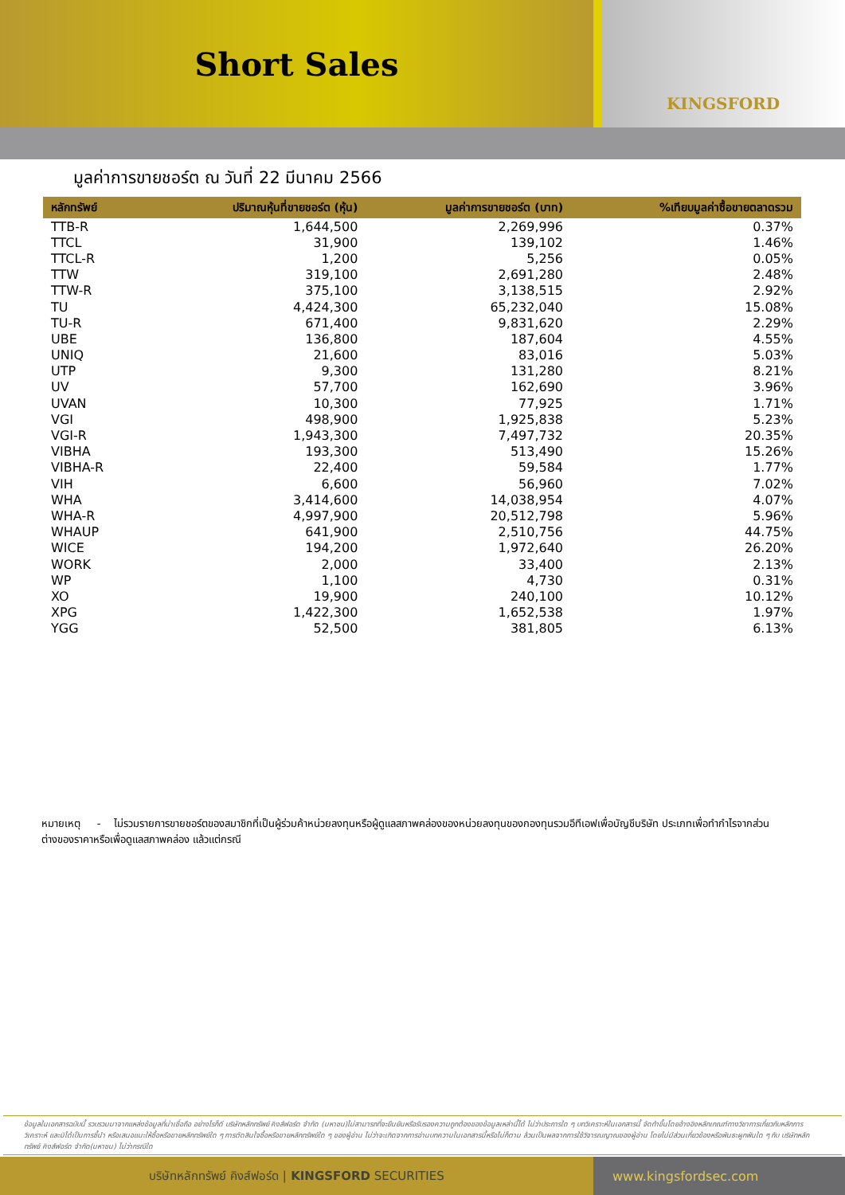Short Sales
KINGSFORD
มูลค่าการขายชอร์ต ณ วันที่ 22 มีนาคม 2566
| หลักทรัพย์ | ปริมาณหุ้นที่ขายชอร์ต (หุ้น) | มูลค่าการขายชอร์ต (บาท) | %เทียบมูลค่าซื้อขายตลาดรวม |
| --- | --- | --- | --- |
| TTB-R | 1,644,500 | 2,269,996 | 0.37% |
| TTCL | 31,900 | 139,102 | 1.46% |
| TTCL-R | 1,200 | 5,256 | 0.05% |
| TTW | 319,100 | 2,691,280 | 2.48% |
| TTW-R | 375,100 | 3,138,515 | 2.92% |
| TU | 4,424,300 | 65,232,040 | 15.08% |
| TU-R | 671,400 | 9,831,620 | 2.29% |
| UBE | 136,800 | 187,604 | 4.55% |
| UNIQ | 21,600 | 83,016 | 5.03% |
| UTP | 9,300 | 131,280 | 8.21% |
| UV | 57,700 | 162,690 | 3.96% |
| UVAN | 10,300 | 77,925 | 1.71% |
| VGI | 498,900 | 1,925,838 | 5.23% |
| VGI-R | 1,943,300 | 7,497,732 | 20.35% |
| VIBHA | 193,300 | 513,490 | 15.26% |
| VIBHA-R | 22,400 | 59,584 | 1.77% |
| VIH | 6,600 | 56,960 | 7.02% |
| WHA | 3,414,600 | 14,038,954 | 4.07% |
| WHA-R | 4,997,900 | 20,512,798 | 5.96% |
| WHAUP | 641,900 | 2,510,756 | 44.75% |
| WICE | 194,200 | 1,972,640 | 26.20% |
| WORK | 2,000 | 33,400 | 2.13% |
| WP | 1,100 | 4,730 | 0.31% |
| XO | 19,900 | 240,100 | 10.12% |
| XPG | 1,422,300 | 1,652,538 | 1.97% |
| YGG | 52,500 | 381,805 | 6.13% |
หมายเหตุ - ไม่รวมรายการขายชอร์ตของสมาชิกที่เป็นผู้ร่วมค้าหน่วยลงทุนหรือผู้ดูแลสภาพคล่องของหน่วยลงทุนของกองทุนรวมอีทีเอฟเพื่อบัญชีบริษัท ประเภทเพื่อทำกำไรจากส่วนต่างของราคาหรือเพื่อดูแลสภาพคล่อง แล้วแต่กรณี
ข้อมูลในเอกสารฉบับนี้ รวบรวมมาจากแหล่งข้อมูลที่น่าเชื่อถือ อย่างไรก็ดี บริษัทหลักทรัพย์ คิงส์ฟอร์ด จำกัด (มหาชน)ไม่สามารถที่จะยืนยันหรือรับรองความถูกต้องของข้อมูลเหล่านี้ได้ ไม่ว่าประการใด ๆ บทวิเคราะห์ในเอกสารนี้ จัดทำขึ้นโดยอ้างอิงหลักเกณฑ์ทางวิชาการเกี่ยวกับหลักการวิเคราะห์ และมิได้เป็นการชี้นำ หรือเสนอแนะให้ซื้อหรือขายหลักทรัพย์ใด ๆ การตัดสินใจซื้อหรือขายหลักทรัพย์ใด ๆ ของผู้อ่าน ไม่ว่าจะเกิดจากการอ่านบทความในเอกสารนี้หรือไม่ก็ตาม ล้วนเป็นผลจากการใช้วิจารณญาณของผู้อ่าน โดยไม่มีส่วนเกี่ยวข้องหรือพันธะผูกพันใด ๆ กับ บริษัทหลักทรัพย์ คิงส์ฟอร์ด จำกัด(มหาชน) ไม่ว่ากรณีใด
บริษัทหลักทรัพย์ คิงส์ฟอร์ด | KINGSFORD SECURITIES www.kingsfordsec.com